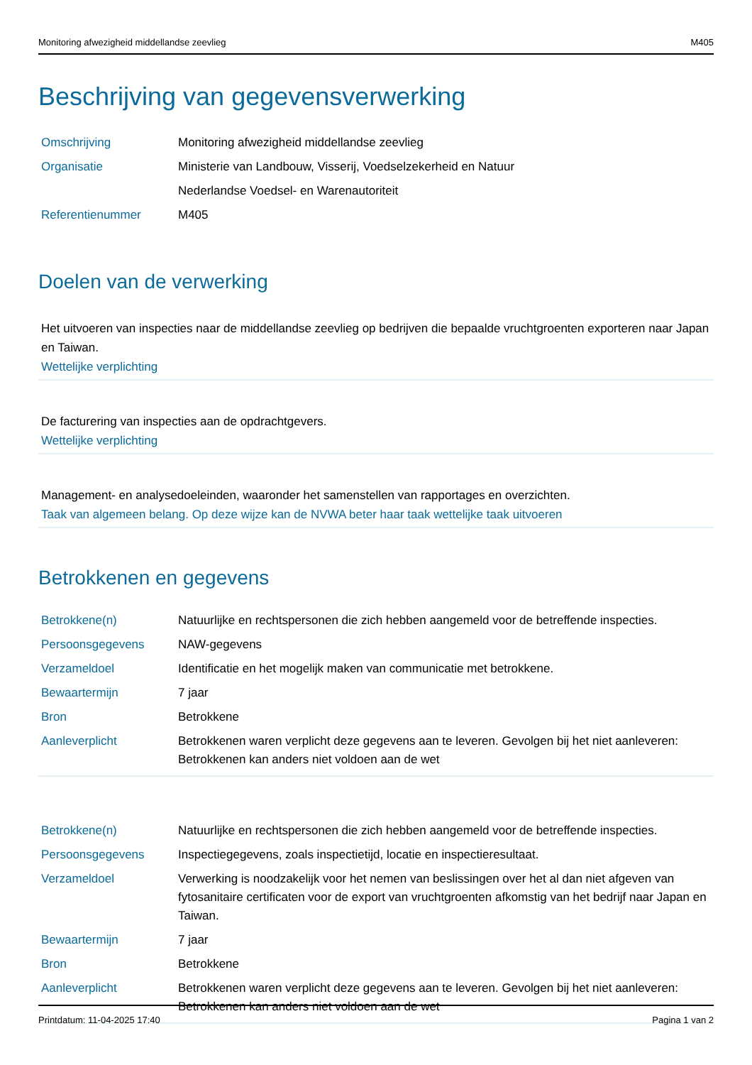Monitoring afwezigheid middellandse zeevlieg M405
Beschrijving van gegevensverwerking
| Omschrijving | Monitoring afwezigheid middellandse zeevlieg |
| Organisatie | Ministerie van Landbouw, Visserij, Voedselzekerheid en Natuur |
| | Nederlandse Voedsel- en Warenautoriteit |
| Referentienummer | M405 |
Doelen van de verwerking
Het uitvoeren van inspecties naar de middellandse zeevlieg op bedrijven die bepaalde vruchtgroenten exporteren naar Japan en Taiwan.
Wettelijke verplichting
De facturering van inspecties aan de opdrachtgevers.
Wettelijke verplichting
Management- en analysedoeleinden, waaronder het samenstellen van rapportages en overzichten.
Taak van algemeen belang. Op deze wijze kan de NVWA beter haar taak wettelijke taak uitvoeren
Betrokkenen en gegevens
| Betrokkene(n) | Natuurlijke en rechtspersonen die zich hebben aangemeld voor de betreffende inspecties. |
| Persoonsgegevens | NAW-gegevens |
| Verzameldoel | Identificatie en het mogelijk maken van communicatie met betrokkene. |
| Bewaartermijn | 7 jaar |
| Bron | Betrokkene |
| Aanleverplicht | Betrokkenen waren verplicht deze gegevens aan te leveren. Gevolgen bij het niet aanleveren: Betrokkenen kan anders niet voldoen aan de wet |
| Betrokkene(n) | Natuurlijke en rechtspersonen die zich hebben aangemeld voor de betreffende inspecties. |
| Persoonsgegevens | Inspectiegegevens, zoals inspectietijd, locatie en inspectieresultaat. |
| Verzameldoel | Verwerking is noodzakelijk voor het nemen van beslissingen over het al dan niet afgeven van fytosanitaire certificaten voor de export van vruchtgroenten afkomstig van het bedrijf naar Japan en Taiwan. |
| Bewaartermijn | 7 jaar |
| Bron | Betrokkene |
| Aanleverplicht | Betrokkenen waren verplicht deze gegevens aan te leveren. Gevolgen bij het niet aanleveren: Betrokkenen kan anders niet voldoen aan de wet |
Printdatum: 11-04-2025 17:40 Pagina 1 van 2